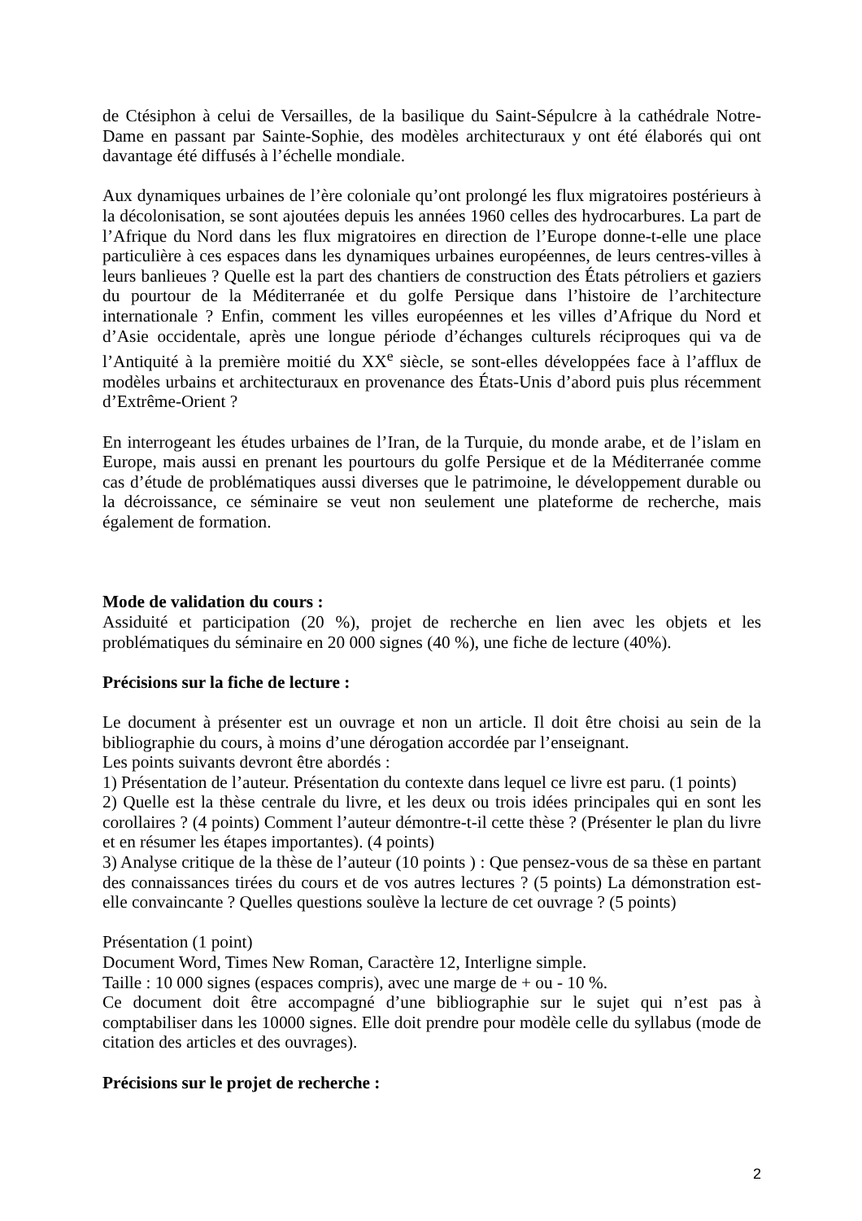de Ctésiphon à celui de Versailles, de la basilique du Saint-Sépulcre à la cathédrale Notre-Dame en passant par Sainte-Sophie, des modèles architecturaux y ont été élaborés qui ont davantage été diffusés à l’échelle mondiale.
Aux dynamiques urbaines de l’ère coloniale qu’ont prolongé les flux migratoires postérieurs à la décolonisation, se sont ajoutées depuis les années 1960 celles des hydrocarbures. La part de l’Afrique du Nord dans les flux migratoires en direction de l’Europe donne-t-elle une place particulière à ces espaces dans les dynamiques urbaines européennes, de leurs centres-villes à leurs banlieues ? Quelle est la part des chantiers de construction des États pétroliers et gaziers du pourtour de la Méditerranée et du golfe Persique dans l’histoire de l’architecture internationale ? Enfin, comment les villes européennes et les villes d’Afrique du Nord et d’Asie occidentale, après une longue période d’échanges culturels réciproques qui va de l’Antiquité à la première moitié du XX<sup>e</sup> siècle, se sont-elles développées face à l’afflux de modèles urbains et architecturaux en provenance des États-Unis d’abord puis plus récemment d’Extrême-Orient ?
En interrogeant les études urbaines de l’Iran, de la Turquie, du monde arabe, et de l’islam en Europe, mais aussi en prenant les pourtours du golfe Persique et de la Méditerranée comme cas d’étude de problématiques aussi diverses que le patrimoine, le développement durable ou la décroissance, ce séminaire se veut non seulement une plateforme de recherche, mais également de formation.
Mode de validation du cours :
Assiduité et participation (20 %), projet de recherche en lien avec les objets et les problématiques du séminaire en 20 000 signes (40 %), une fiche de lecture (40%).
Précisions sur la fiche de lecture :
Le document à présenter est un ouvrage et non un article. Il doit être choisi au sein de la bibliographie du cours, à moins d’une dérogation accordée par l’enseignant.
Les points suivants devront être abordés :
1) Présentation de l’auteur. Présentation du contexte dans lequel ce livre est paru. (1 points)
2) Quelle est la thèse centrale du livre, et les deux ou trois idées principales qui en sont les corollaires ? (4 points) Comment l’auteur démontre-t-il cette thèse ? (Présenter le plan du livre et en résumer les étapes importantes). (4 points)
3) Analyse critique de la thèse de l’auteur (10 points ) : Que pensez-vous de sa thèse en partant des connaissances tirées du cours et de vos autres lectures ? (5 points) La démonstration est-elle convaincante ? Quelles questions soulève la lecture de cet ouvrage ? (5 points)
Présentation (1 point)
Document Word, Times New Roman, Caractère 12, Interligne simple.
Taille : 10 000 signes (espaces compris), avec une marge de + ou - 10 %.
Ce document doit être accompagné d’une bibliographie sur le sujet qui n’est pas à comptabiliser dans les 10000 signes. Elle doit prendre pour modèle celle du syllabus (mode de citation des articles et des ouvrages).
Précisions sur le projet de recherche :
2